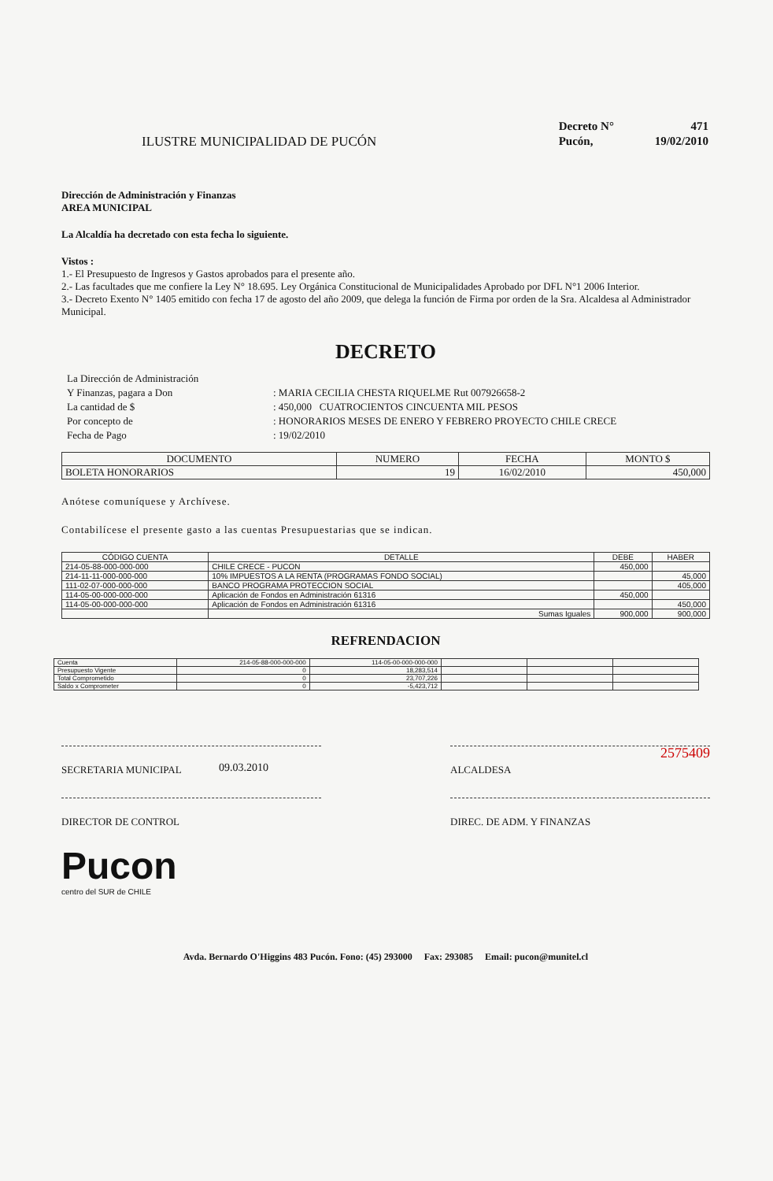ILUSTRE MUNICIPALIDAD DE PUCÓN
| Decreto N° | 471 |
| Pucón, | 19/02/2010 |
Dirección de Administración y Finanzas
AREA MUNICIPAL
La Alcaldía ha decretado con esta fecha lo siguiente.
Vistos :
1.- El Presupuesto de Ingresos y Gastos aprobados para el presente año.
2.- Las facultades que me confiere la Ley N° 18.695. Ley Orgánica Constitucional de Municipalidades Aprobado por DFL N°1 2006 Interior.
3.- Decreto Exento N° 1405 emitido con fecha 17 de agosto del año 2009, que delega la función de Firma por orden de la Sra. Alcaldesa al Administrador Municipal.
DECRETO
| La Dirección de Administración | |
| Y Finanzas, pagara a Don | : MARIA CECILIA CHESTA RIQUELME Rut 007926658-2 |
| La cantidad de $ | : 450,000 CUATROCIENTOS CINCUENTA MIL PESOS |
| Por concepto de | : HONORARIOS MESES DE ENERO Y FEBRERO PROYECTO CHILE CRECE |
| Fecha de Pago | : 19/02/2010 |
| DOCUMENTO | NUMERO | FECHA | MONTO $ |
| --- | --- | --- | --- |
| BOLETA HONORARIOS | 19 | 16/02/2010 | 450,000 |
Anótese comuníquese y Archívese.
Contabilícese el presente gasto a las cuentas Presupuestarias que se indican.
| CÓDIGO CUENTA | DETALLE | DEBE | HABER |
| --- | --- | --- | --- |
| 214-05-88-000-000-000 | CHILE CRECE - PUCON | 450,000 | |
| 214-11-11-000-000-000 | 10% IMPUESTOS A LA RENTA (PROGRAMAS FONDO SOCIAL) | | 45,000 |
| 111-02-07-000-000-000 | BANCO PROGRAMA PROTECCION SOCIAL | | 405,000 |
| 114-05-00-000-000-000 | Aplicación de Fondos en Administración 61316 | 450,000 | |
| 114-05-00-000-000-000 | Aplicación de Fondos en Administración 61316 | | 450,000 |
| | Sumas Iguales | 900,000 | 900,000 |
REFRENDACION
| Cuenta | 214-05-88-000-000-000 | 114-05-00-000-000-000 | | | |
| Presupuesto Vigente | 0 | 18,283,514 | | | |
| Total Comprometido | 0 | 23,707,226 | | | |
| Saldo x Comprometer | 0 | -5,423,712 | | | |
SECRETARIA MUNICIPAL ALCALDESA
2575409
09.03.2010
DIRECTOR DE CONTROL DIREC. DE ADM. Y FINANZAS
Pucon
centro del SUR de CHILE
Avda. Bernardo O'Higgins 483 Pucón. Fono: (45) 293000 Fax: 293085 Email: pucon@munitel.cl